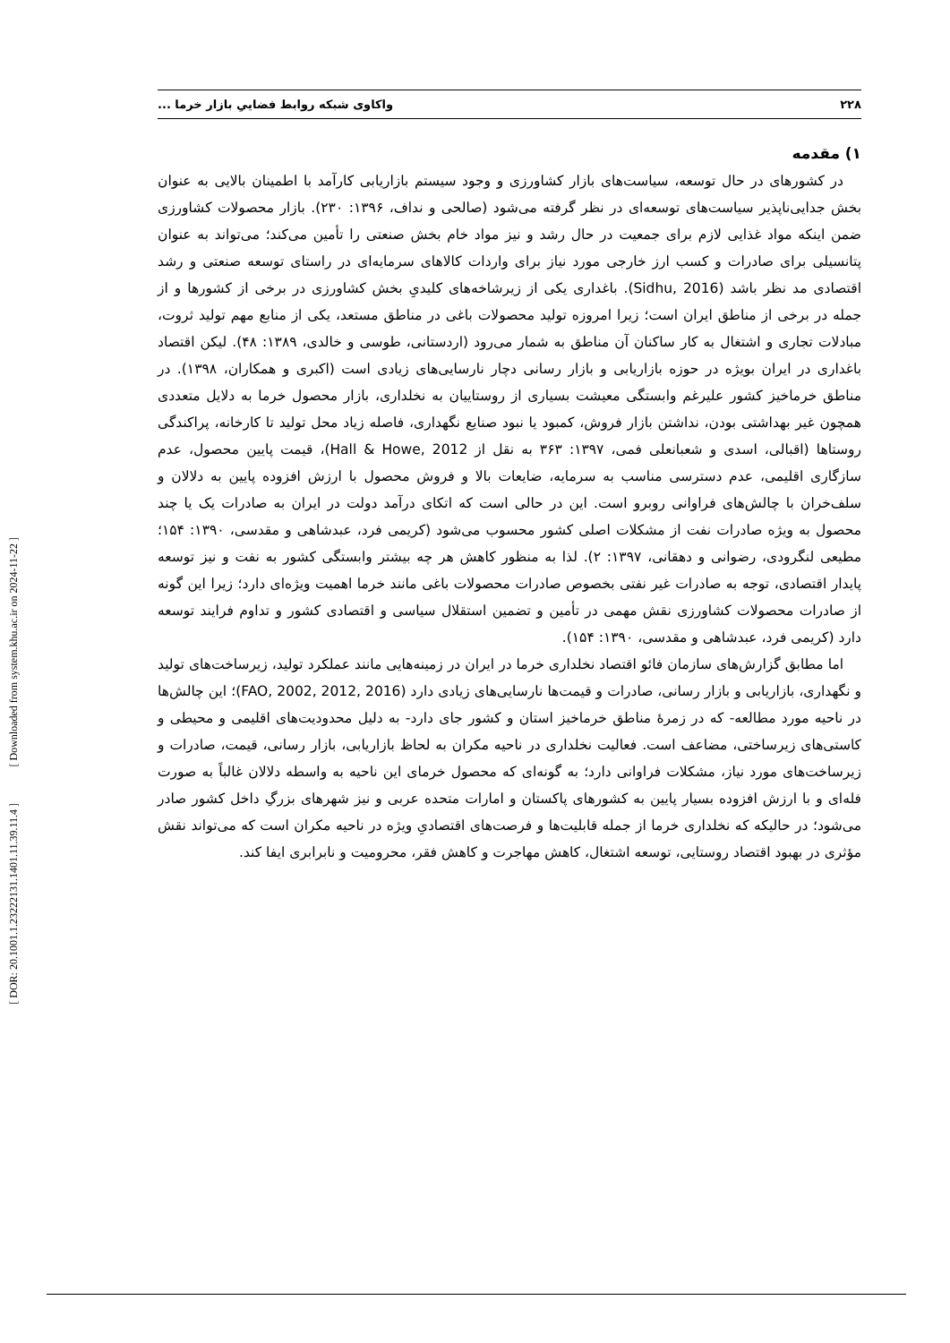[ Downloaded from system.khu.ac.ir on 2024-11-22 ]
[ DOR: 20.1001.1.23222131.1401.11.39.11.4 ]
۲۲۸ واکاوی شبکه روابط فضاییِ بازار خرما ...
۱) مقدمه
در کشورهای در حال توسعه، سیاست‌های بازار کشاورزی و وجود سیستم بازاریابی کارآمد با اطمینان بالایی به عنوان بخش جدایی‌ناپذیر سیاست‌های توسعه‌ای در نظر گرفته می‌شود (صالحی و نداف، ۱۳۹۶: ۲۳۰). بازار محصولات کشاورزی ضمن اینکه مواد غذایی لازم برای جمعیت در حال رشد و نیز مواد خام بخش صنعتی را تأمین می‌کند؛ می‌تواند به عنوان پتانسیلی برای صادرات و کسب ارز خارجی مورد نیاز برای واردات کالاهای سرمایه‌ای در راستای توسعه صنعتی و رشد اقتصادی مد نظر باشد (Sidhu, 2016). باغداری یکی از زیرشاخه‌های کلیدیِ بخش کشاورزی در برخی از کشورها و از جمله در برخی از مناطق ایران است؛ زیرا امروزه تولید محصولات باغی در مناطق مستعد، یکی از منابع مهم تولید ثروت، مبادلات تجاری و اشتغال به کار ساکنان آن مناطق به شمار می‌رود (اردستانی، طوسی و خالدی، ۱۳۸۹: ۴۸). لیکن اقتصاد باغداری در ایران بویژه در حوزه بازاریابی و بازار رسانی دچار نارسایی‌های زیادی است (اکبری و همکاران، ۱۳۹۸). در مناطق خرماخیز کشور علیرغم وابستگی معیشت بسیاری از روستاییان به نخلداری، بازار محصول خرما به دلایل متعددی همچون غیر بهداشتی بودن، نداشتن بازار فروش، کمبود یا نبود صنایع نگهداری، فاصله زیاد محل تولید تا کارخانه، پراکندگی روستاها (اقبالی، اسدی و شعبانعلی فمی، ۱۳۹۷: ۳۶۳ به نقل از Hall & Howe, 2012)، قیمت پایین محصول، عدم سازگاری اقلیمی، عدم دسترسی مناسب به سرمایه، ضایعات بالا و فروش محصول با ارزش افزوده پایین به دلالان و سلف‌خران با چالش‌های فراوانی روبرو است. این در حالی است که اتکای درآمد دولت در ایران به صادرات یک یا چند محصول به ویژه صادرات نفت از مشکلات اصلی کشور محسوب می‌شود (کریمی فرد، عبدشاهی و مقدسی، ۱۳۹۰: ۱۵۴؛ مطیعی لنگرودی، رضوانی و دهقانی، ۱۳۹۷: ۲). لذا به منظور کاهش هر چه بیشتر وابستگی کشور به نفت و نیز توسعه پایدار اقتصادی، توجه به صادرات غیر نفتی بخصوص صادرات محصولات باغی مانند خرما اهمیت ویژه‌ای دارد؛ زیرا این گونه از صادرات محصولات کشاورزی نقش مهمی در تأمین و تضمین استقلال سیاسی و اقتصادی کشور و تداوم فرایند توسعه دارد (کریمی فرد، عبدشاهی و مقدسی، ۱۳۹۰: ۱۵۴).
اما مطابق گزارش‌های سازمان فائو اقتصاد نخلداری خرما در ایران در زمینه‌هایی مانند عملکرد تولید، زیرساخت‌های تولید و نگهداری، بازاریابی و بازار رسانی، صادرات و قیمت‌ها نارسایی‌های زیادی دارد (FAO, 2002, 2012, 2016)؛ این چالش‌ها در ناحیه مورد مطالعه- که در زمرهٔ مناطق خرماخیز استان و کشور جای دارد- به دلیل محدودیت‌های اقلیمی و محیطی و کاستی‌های زیرساختی، مضاعف است. فعالیت نخلداری در ناحیه مکران به لحاظ بازاریابی، بازار رسانی، قیمت، صادرات و زیرساخت‌های مورد نیاز، مشکلات فراوانی دارد؛ به گونه‌ای که محصول خرمای این ناحیه به واسطه دلالان غالباً به صورت فله‌ای و با ارزش افزوده بسیار پایین به کشورهای پاکستان و امارات متحده عربی و نیز شهرهای بزرگِ داخل کشور صادر می‌شود؛ در حالیکه که نخلداری خرما از جمله قابلیت‌ها و فرصت‌های اقتصادیِ ویژه در ناحیه مکران است که می‌تواند نقش مؤثری در بهبود اقتصاد روستایی، توسعه اشتغال، کاهش مهاجرت و کاهش فقر، محرومیت و نابرابری ایفا کند.